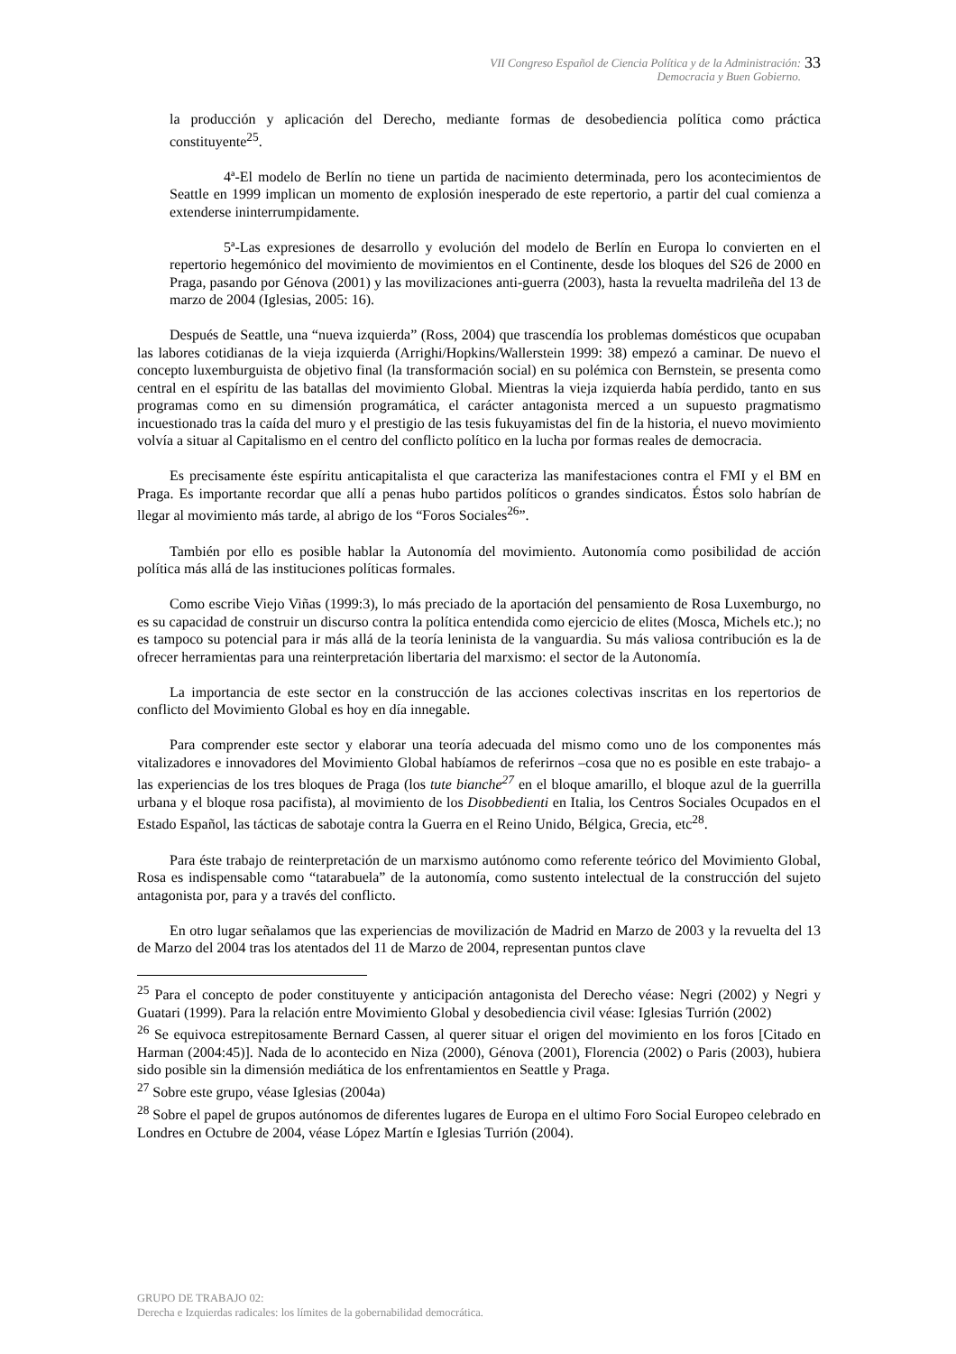VII Congreso Español de Ciencia Política y de la Administración:
Democracia y Buen Gobierno.
33
la producción y aplicación del Derecho, mediante formas de desobediencia política como práctica constituyente<sup>25</sup>.
4ª-El modelo de Berlín no tiene un partida de nacimiento determinada, pero los acontecimientos de Seattle en 1999 implican un momento de explosión inesperado de este repertorio, a partir del cual comienza a extenderse ininterrumpidamente.
5ª-Las expresiones de desarrollo y evolución del modelo de Berlín en Europa lo convierten en el repertorio hegemónico del movimiento de movimientos en el Continente, desde los bloques del S26 de 2000 en Praga, pasando por Génova (2001) y las movilizaciones anti-guerra (2003), hasta la revuelta madrileña del 13 de marzo de 2004 (Iglesias, 2005: 16).
Después de Seattle, una “nueva izquierda” (Ross, 2004) que trascendía los problemas domésticos que ocupaban las labores cotidianas de la vieja izquierda (Arrighi/Hopkins/Wallerstein 1999: 38) empezó a caminar. De nuevo el concepto luxemburguista de objetivo final (la transformación social) en su polémica con Bernstein, se presenta como central en el espíritu de las batallas del movimiento Global. Mientras la vieja izquierda había perdido, tanto en sus programas como en su dimensión programática, el carácter antagonista merced a un supuesto pragmatismo incuestionado tras la caída del muro y el prestigio de las tesis fukuyamistas del fin de la historia, el nuevo movimiento volvía a situar al Capitalismo en el centro del conflicto político en la lucha por formas reales de democracia.
Es precisamente éste espíritu anticapitalista el que caracteriza las manifestaciones contra el FMI y el BM en Praga. Es importante recordar que allí a penas hubo partidos políticos o grandes sindicatos. Éstos solo habrían de llegar al movimiento más tarde, al abrigo de los “Foros Sociales<sup>26</sup>”.
También por ello es posible hablar la Autonomía del movimiento. Autonomía como posibilidad de acción política más allá de las instituciones políticas formales.
Como escribe Viejo Viñas (1999:3), lo más preciado de la aportación del pensamiento de Rosa Luxemburgo, no es su capacidad de construir un discurso contra la política entendida como ejercicio de elites (Mosca, Michels etc.); no es tampoco su potencial para ir más allá de la teoría leninista de la vanguardia. Su más valiosa contribución es la de ofrecer herramientas para una reinterpretación libertaria del marxismo: el sector de la Autonomía.
La importancia de este sector en la construcción de las acciones colectivas inscritas en los repertorios de conflicto del Movimiento Global es hoy en día innegable.
Para comprender este sector y elaborar una teoría adecuada del mismo como uno de los componentes más vitalizadores e innovadores del Movimiento Global habíamos de referirnos –cosa que no es posible en este trabajo- a las experiencias de los tres bloques de Praga (los tute bianche<sup>27</sup> en el bloque amarillo, el bloque azul de la guerrilla urbana y el bloque rosa pacifista), al movimiento de los Disobbedienti en Italia, los Centros Sociales Ocupados en el Estado Español, las tácticas de sabotaje contra la Guerra en el Reino Unido, Bélgica, Grecia, etc<sup>28</sup>.
Para éste trabajo de reinterpretación de un marxismo autónomo como referente teórico del Movimiento Global, Rosa es indispensable como “tatarabuela” de la autonomía, como sustento intelectual de la construcción del sujeto antagonista por, para y a través del conflicto.
En otro lugar señalamos que las experiencias de movilización de Madrid en Marzo de 2003 y la revuelta del 13 de Marzo del 2004 tras los atentados del 11 de Marzo de 2004, representan puntos clave
<sup>25</sup> Para el concepto de poder constituyente y anticipación antagonista del Derecho véase: Negri (2002) y Negri y Guatari (1999). Para la relación entre Movimiento Global y desobediencia civil véase: Iglesias Turrión (2002)
<sup>26</sup> Se equivoca estrepitosamente Bernard Cassen, al querer situar el origen del movimiento en los foros [Citado en Harman (2004:45)]. Nada de lo acontecido en Niza (2000), Génova (2001), Florencia (2002) o Paris (2003), hubiera sido posible sin la dimensión mediática de los enfrentamientos en Seattle y Praga.
<sup>27</sup> Sobre este grupo, véase Iglesias (2004a)
<sup>28</sup> Sobre el papel de grupos autónomos de diferentes lugares de Europa en el ultimo Foro Social Europeo celebrado en Londres en Octubre de 2004, véase López Martín e Iglesias Turrión (2004).
GRUPO DE TRABAJO 02:
Derecha e Izquierdas radicales: los límites de la gobernabilidad democrática.